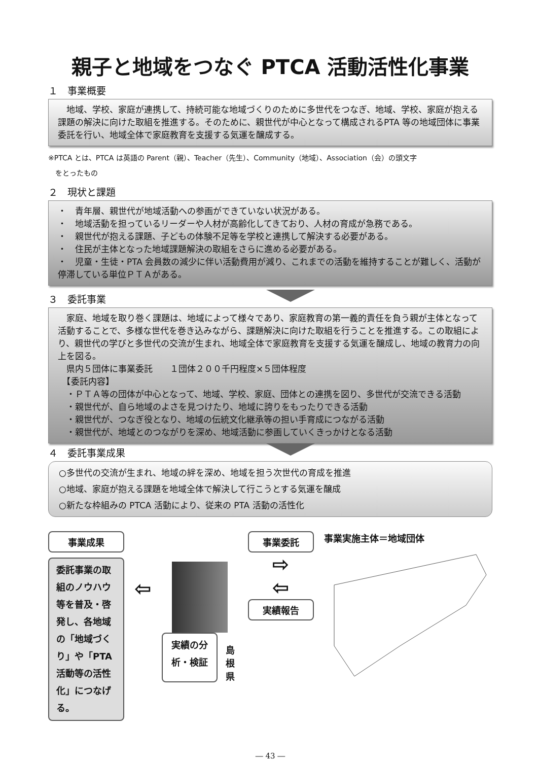親子と地域をつなぐ PTCA 活動活性化事業
１　事業概要
　地域、学校、家庭が連携して、持続可能な地域づくりのために多世代をつなぎ、地域、学校、家庭が抱える課題の解決に向けた取組を推進する。そのために、親世代が中心となって構成されるPTA 等の地域団体に事業委託を行い、地域全体で家庭教育を支援する気運を醸成する。
※PTCA とは、PTCA は英語の Parent（親）、Teacher（先生）、Community（地域）、Association（会）の頭文字
　をとったもの
２　現状と課題
・　青年層、親世代が地域活動への参画ができていない状況がある。
・　地域活動を担っているリーダーや人材が高齢化してきており、人材の育成が急務である。
・　親世代が抱える課題、子どもの体験不足等を学校と連携して解決する必要がある。
・　住民が主体となった地域課題解決の取組をさらに進める必要がある。
・　児童・生徒・PTA 会員数の減少に伴い活動費用が減り、これまでの活動を維持することが難しく、活動が停滞している単位ＰＴＡがある。
３　委託事業
　家庭、地域を取り巻く課題は、地域によって様々であり、家庭教育の第一義的責任を負う親が主体となって活動することで、多様な世代を巻き込みながら、課題解決に向けた取組を行うことを推進する。この取組により、親世代の学びと多世代の交流が生まれ、地域全体で家庭教育を支援する気運を醸成し、地域の教育力の向上を図る。
　県内５団体に事業委託　　１団体２００千円程度×５団体程度
　【委託内容】
　・ＰＴＡ等の団体が中心となって、地域、学校、家庭、団体との連携を図り、多世代が交流できる活動
　・親世代が、自ら地域のよさを見つけたり、地域に誇りをもったりできる活動
　・親世代が、つなぎ役となり、地域の伝統文化継承等の担い手育成につながる活動
　・親世代が、地域とのつながりを深め、地域活動に参画していくきっかけとなる活動
４　委託事業成果
○多世代の交流が生まれ、地域の絆を深め、地域を担う次世代の育成を推進
○地域、家庭が抱える課題を地域全体で解決して行こうとする気運を醸成
○新たな枠組みの PTCA 活動により、従来の PTA 活動の活性化
事業成果
委託事業の取組のノウハウ等を普及・啓発し、各地域の「地域づくり」や「PTA 活動等の活性化」につなげる。
⇦
実績の分析・検証
島根県
事業委託
⇨
⇦
実績報告
事業実施主体＝地域団体
― 43 ―